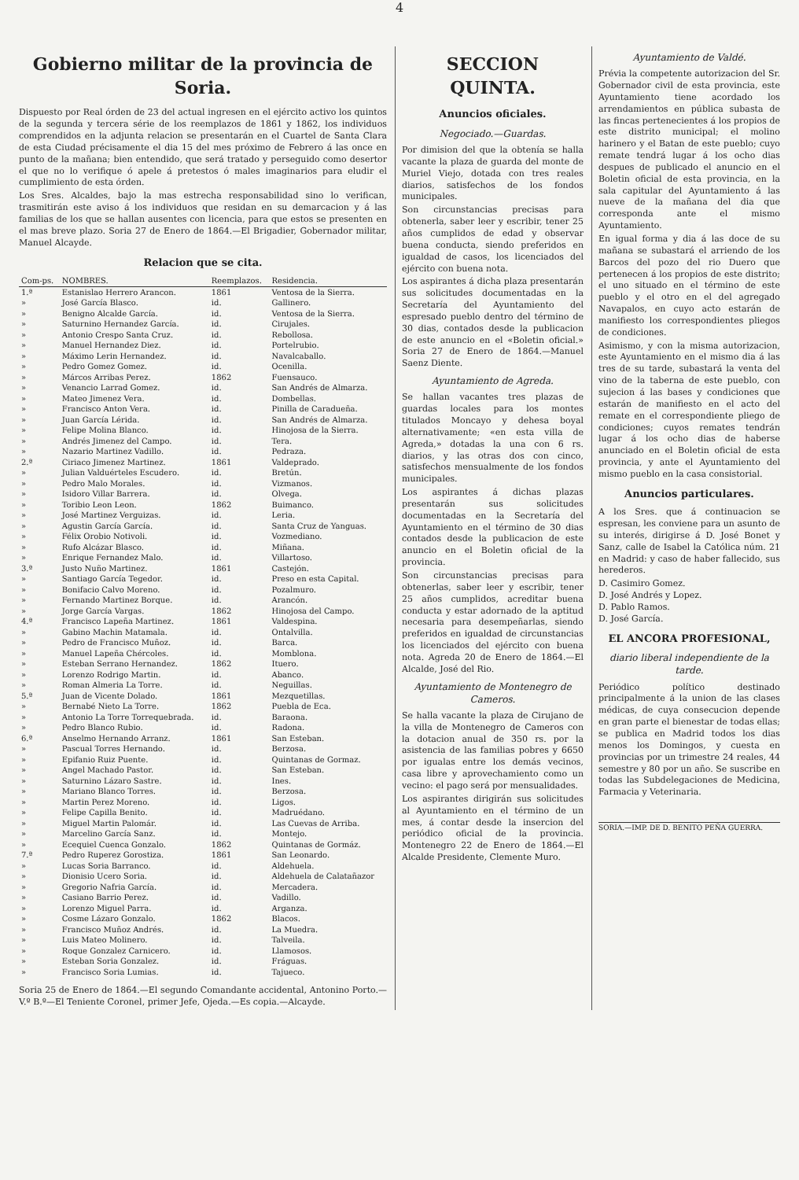4
Gobierno militar de la provincia de Soria.
Dispuesto por Real órden de 23 del actual ingresen en el ejército activo los quintos de la segunda y tercera série de los reemplazos de 1861 y 1862, los individuos comprendidos en la adjunta relacion se presentarán en el Cuartel de Santa Clara de esta Ciudad précisamente el dia 15 del mes próximo de Febrero á las once en punto de la mañana; bien entendido, que será tratado y perseguido como desertor el que no lo verifique ó apele á pretestos ó males imaginarios para eludir el cumplimiento de esta órden.
Los Sres. Alcaldes, bajo la mas estrecha responsabilidad sino lo verifican, trasmitirán este aviso á los individuos que residan en su demarcacion y á las familias de los que se hallan ausentes con licencia, para que estos se presenten en el mas breve plazo. Soria 27 de Enero de 1864.—El Brigadier, Gobernador militar, Manuel Alcayde.
Relacion que se cita.
| Com-ps. | NOMBRES. | Reemplazos. | Residencia. |
| --- | --- | --- | --- |
| 1.ª | Estanislao Herrero Arancon. | 1861 | Ventosa de la Sierra. |
| » | José García Blasco. | id. | Gallinero. |
| » | Benigno Alcalde García. | id. | Ventosa de la Sierra. |
| » | Saturnino Hernandez García. | id. | Cirujales. |
| » | Antonio Crespo Santa Cruz. | id. | Rebollosa. |
| » | Manuel Hernandez Diez. | id. | Portelrubio. |
| » | Máximo Lerin Hernandez. | id. | Navalcaballo. |
| » | Pedro Gomez Gomez. | id. | Ocenilla. |
| » | Márcos Arribas Perez. | 1862 | Fuensauco. |
| » | Venancio Larrad Gomez. | id. | San Andrés de Almarza. |
| » | Mateo Jimenez Vera. | id. | Dombellas. |
| » | Francisco Anton Vera. | id. | Pinilla de Caradueña. |
| » | Juan García Lérida. | id. | San Andrés de Almarza. |
| » | Felipe Molina Blanco. | id. | Hinojosa de la Sierra. |
| » | Andrés Jimenez del Campo. | id. | Tera. |
| » | Nazario Martinez Vadillo. | id. | Pedraza. |
| 2.ª | Ciriaco Jimenez Martinez. | 1861 | Valdeprado. |
| » | Julian Valduérteles Escudero. | id. | Bretún. |
| » | Pedro Malo Morales. | id. | Vizmanos. |
| » | Isidoro Villar Barrera. | id. | Olvega. |
| » | Toribio Leon Leon. | 1862 | Buimanco. |
| » | José Martinez Verguizas. | id. | Leria. |
| » | Agustin García García. | id. | Santa Cruz de Yanguas. |
| » | Félix Orobio Notivoli. | id. | Vozmediano. |
| » | Rufo Alcázar Blasco. | id. | Miñana. |
| » | Enrique Fernandez Malo. | id. | Villartoso. |
| 3.ª | Justo Nuño Martinez. | 1861 | Castejón. |
| » | Santiago García Tegedor. | id. | Preso en esta Capital. |
| » | Bonifacio Calvo Moreno. | id. | Pozalmuro. |
| » | Fernando Martinez Borque. | id. | Arancón. |
| » | Jorge García Vargas. | 1862 | Hinojosa del Campo. |
| 4.ª | Francisco Lapeña Martinez. | 1861 | Valdespina. |
| » | Gabino Machin Matamala. | id. | Ontalvilla. |
| » | Pedro de Francisco Muñoz. | id. | Barca. |
| » | Manuel Lapeña Chércoles. | id. | Momblona. |
| » | Esteban Serrano Hernandez. | 1862 | Ituero. |
| » | Lorenzo Rodrigo Martin. | id. | Abanco. |
| » | Roman Almeria La Torre. | id. | Neguillas. |
| 5.ª | Juan de Vicente Dolado. | 1861 | Mezquetillas. |
| » | Bernabé Nieto La Torre. | 1862 | Puebla de Eca. |
| » | Antonio La Torre Torrequebrada. | id. | Baraona. |
| » | Pedro Blanco Rubio. | id. | Radona. |
| 6.ª | Anselmo Hernando Arranz. | 1861 | San Esteban. |
| » | Pascual Torres Hernando. | id. | Berzosa. |
| » | Epifanio Ruiz Puente. | id. | Quintanas de Gormaz. |
| » | Angel Machado Pastor. | id. | San Esteban. |
| » | Saturnino Lázaro Sastre. | id. | Ines. |
| » | Mariano Blanco Torres. | id. | Berzosa. |
| » | Martin Perez Moreno. | id. | Ligos. |
| » | Felipe Capilla Benito. | id. | Madruédano. |
| » | Miguel Martin Palomár. | id. | Las Cuevas de Arriba. |
| » | Marcelino García Sanz. | id. | Montejo. |
| » | Ecequiel Cuenca Gonzalo. | 1862 | Quintanas de Gormáz. |
| 7.ª | Pedro Ruperez Gorostiza. | 1861 | San Leonardo. |
| » | Lucas Soria Barranco. | id. | Aldehuela. |
| » | Dionisio Ucero Soria. | id. | Aldehuela de Calatañazor |
| » | Gregorio Nafria García. | id. | Mercadera. |
| » | Casiano Barrio Perez. | id. | Vadillo. |
| » | Lorenzo Miguel Parra. | id. | Arganza. |
| » | Cosme Lázaro Gonzalo. | 1862 | Blacos. |
| » | Francisco Muñoz Andrés. | id. | La Muedra. |
| » | Luis Mateo Molinero. | id. | Talveila. |
| » | Roque Gonzalez Carnicero. | id. | Llamosos. |
| » | Esteban Soria Gonzalez. | id. | Fráguas. |
| » | Francisco Soria Lumias. | id. | Tajueco. |
Soria 25 de Enero de 1864.—El segundo Comandante accidental, Antonino Porto.—V.º B.º—El Teniente Coronel, primer Jefe, Ojeda.—Es copia.—Alcayde.
SECCION QUINTA.
Anuncios oficiales.
Negociado.—Guardas.
Por dimision del que la obtenía se halla vacante la plaza de guarda del monte de Muriel Viejo, dotada con tres reales diarios, satisfechos de los fondos municipales.
Son circunstancias precisas para obtenerla, saber leer y escribir, tener 25 años cumplidos de edad y observar buena conducta, siendo preferidos en igualdad de casos, los licenciados del ejército con buena nota.
Los aspirantes á dicha plaza presentarán sus solicitudes documentadas en la Secretaría del Ayuntamiento del espresado pueblo dentro del término de 30 dias, contados desde la publicacion de este anuncio en el «Boletin oficial.» Soria 27 de Enero de 1864.—Manuel Saenz Diente.
Ayuntamiento de Agreda.
Se hallan vacantes tres plazas de guardas locales para los montes titulados Moncayo y dehesa boyal alternativamente; «en esta villa de Agreda,» dotadas la una con 6 rs. diarios, y las otras dos con cinco, satisfechos mensualmente de los fondos municipales.
Los aspirantes á dichas plazas presentarán sus solicitudes documentadas en la Secretaría del Ayuntamiento en el término de 30 dias contados desde la publicacion de este anuncio en el Boletin oficial de la provincia.
Son circunstancias precisas para obtenerlas, saber leer y escribir, tener 25 años cumplidos, acreditar buena conducta y estar adornado de la aptitud necesaria para desempeñarlas, siendo preferidos en igualdad de circunstancias los licenciados del ejército con buena nota. Agreda 20 de Enero de 1864.—El Alcalde, José del Rio.
Ayuntamiento de Montenegro de Cameros.
Se halla vacante la plaza de Cirujano de la villa de Montenegro de Cameros con la dotacion anual de 350 rs. por la asistencia de las familias pobres y 6650 por igualas entre los demás vecinos, casa libre y aprovechamiento como un vecino: el pago será por mensualidades.
Los aspirantes dirigirán sus solicitudes al Ayuntamiento en el término de un mes, á contar desde la insercion del periódico oficial de la provincia. Montenegro 22 de Enero de 1864.—El Alcalde Presidente, Clemente Muro.
Ayuntamiento de Valdé.
Prévia la competente autorizacion del Sr. Gobernador civil de esta provincia, este Ayuntamiento tiene acordado los arrendamientos en pública subasta de las fincas pertenecientes á los propios de este distrito municipal; el molino harinero y el Batan de este pueblo; cuyo remate tendrá lugar á los ocho dias despues de publicado el anuncio en el Boletin oficial de esta provincia, en la sala capitular del Ayuntamiento á las nueve de la mañana del dia que corresponda ante el mismo Ayuntamiento.
En igual forma y dia á las doce de su mañana se subastará el arriendo de los Barcos del pozo del rio Duero que pertenecen á los propios de este distrito; el uno situado en el término de este pueblo y el otro en el del agregado Navapalos, en cuyo acto estarán de manifiesto los correspondientes pliegos de condiciones.
Asimismo, y con la misma autorizacion, este Ayuntamiento en el mismo dia á las tres de su tarde, subastará la venta del vino de la taberna de este pueblo, con sujecion á las bases y condiciones que estarán de manifiesto en el acto del remate en el correspondiente pliego de condiciones; cuyos remates tendrán lugar á los ocho dias de haberse anunciado en el Boletin oficial de esta provincia, y ante el Ayuntamiento del mismo pueblo en la casa consistorial.
Anuncios particulares.
A los Sres. que á continuacion se espresan, les conviene para un asunto de su interés, dirigirse á D. José Bonet y Sanz, calle de Isabel la Católica núm. 21 en Madrid: y caso de haber fallecido, sus herederos.
D. Casimiro Gomez.
D. José Andrés y Lopez.
D. Pablo Ramos.
D. José García.
EL ANCORA PROFESIONAL,
diario liberal independiente de la tarde.
Periódico político destinado principalmente á la union de las clases médicas, de cuya consecucion depende en gran parte el bienestar de todas ellas; se publica en Madrid todos los dias menos los Domingos, y cuesta en provincias por un trimestre 24 reales, 44 semestre y 80 por un año. Se suscribe en todas las Subdelegaciones de Medicina, Farmacia y Veterinaria.
SORIA.—IMP. DE D. BENITO PEÑA GUERRA.